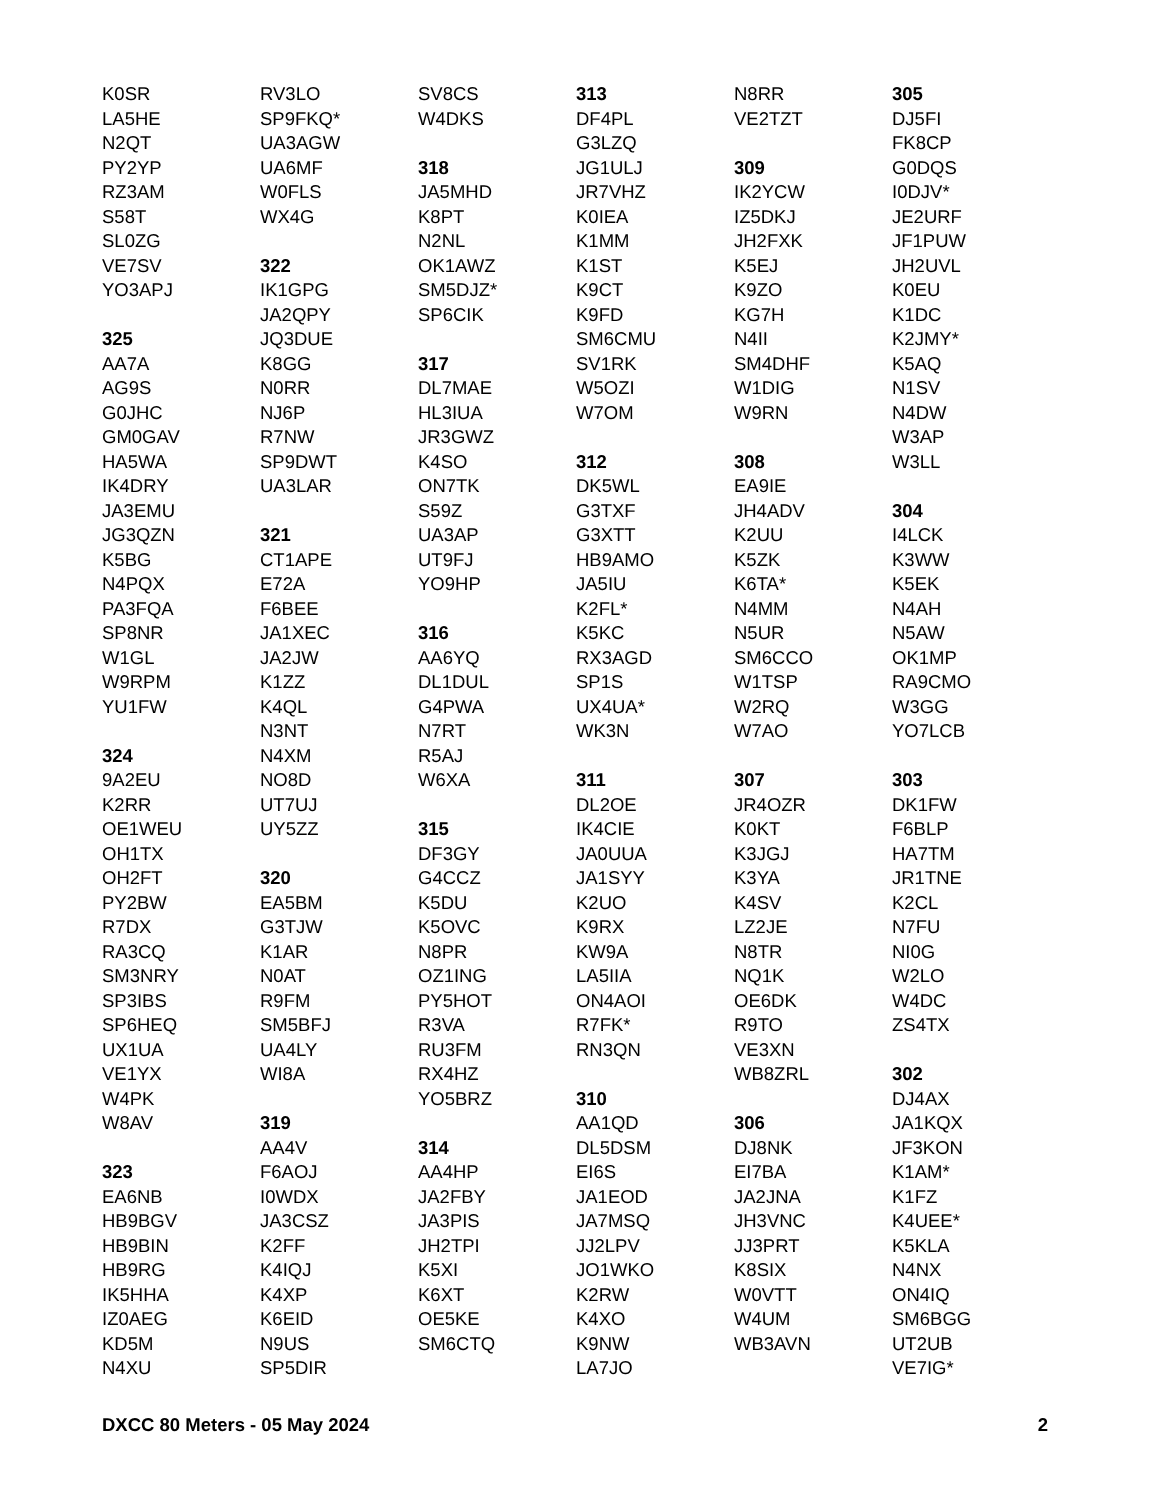K0SR
LA5HE
N2QT
PY2YP
RZ3AM
S58T
SL0ZG
VE7SV
YO3APJ
325
AA7A
AG9S
G0JHC
GM0GAV
HA5WA
IK4DRY
JA3EMU
JG3QZN
K5BG
N4PQX
PA3FQA
SP8NR
W1GL
W9RPM
YU1FW
324
9A2EU
K2RR
OE1WEU
OH1TX
OH2FT
PY2BW
R7DX
RA3CQ
SM3NRY
SP3IBS
SP6HEQ
UX1UA
VE1YX
W4PK
W8AV
323
EA6NB
HB9BGV
HB9BIN
HB9RG
IK5HHA
IZ0AEG
KD5M
N4XU
RV3LO
SP9FKQ*
UA3AGW
UA6MF
W0FLS
WX4G
322
IK1GPG
JA2QPY
JQ3DUE
K8GG
N0RR
NJ6P
R7NW
SP9DWT
UA3LAR
321
CT1APE
E72A
F6BEE
JA1XEC
JA2JW
K1ZZ
K4QL
N3NT
N4XM
NO8D
UT7UJ
UY5ZZ
320
EA5BM
G3TJW
K1AR
N0AT
R9FM
SM5BFJ
UA4LY
WI8A
319
AA4V
F6AOJ
I0WDX
JA3CSZ
K2FF
K4IQJ
K4XP
K6EID
N9US
SP5DIR
SV8CS
W4DKS
318
JA5MHD
K8PT
N2NL
OK1AWZ
SM5DJZ*
SP6CIK
317
DL7MAE
HL3IUA
JR3GWZ
K4SO
ON7TK
S59Z
UA3AP
UT9FJ
YO9HP
316
AA6YQ
DL1DUL
G4PWA
N7RT
R5AJ
W6XA
315
DF3GY
G4CCZ
K5DU
K5OVC
N8PR
OZ1ING
PY5HOT
R3VA
RU3FM
RX4HZ
YO5BRZ
314
AA4HP
JA2FBY
JA3PIS
JH2TPI
K5XI
K6XT
OE5KE
SM6CTQ
313
DF4PL
G3LZQ
JG1ULJ
JR7VHZ
K0IEA
K1MM
K1ST
K9CT
K9FD
SM6CMU
SV1RK
W5OZI
W7OM
312
DK5WL
G3TXF
G3XTT
HB9AMO
JA5IU
K2FL*
K5KC
RX3AGD
SP1S
UX4UA*
WK3N
311
DL2OE
IK4CIE
JA0UUA
JA1SYY
K2UO
K9RX
KW9A
LA5IIA
ON4AOI
R7FK*
RN3QN
310
AA1QD
DL5DSM
EI6S
JA1EOD
JA7MSQ
JJ2LPV
JO1WKO
K2RW
K4XO
K9NW
LA7JO
N8RR
VE2TZT
309
IK2YCW
IZ5DKJ
JH2FXK
K5EJ
K9ZO
KG7H
N4II
SM4DHF
W1DIG
W9RN
308
EA9IE
JH4ADV
K2UU
K5ZK
K6TA*
N4MM
N5UR
SM6CCO
W1TSP
W2RQ
W7AO
307
JR4OZR
K0KT
K3JGJ
K3YA
K4SV
LZ2JE
N8TR
NQ1K
OE6DK
R9TO
VE3XN
WB8ZRL
306
DJ8NK
EI7BA
JA2JNA
JH3VNC
JJ3PRT
K8SIX
W0VTT
W4UM
WB3AVN
305
DJ5FI
FK8CP
G0DQS
I0DJV*
JE2URF
JF1PUW
JH2UVL
K0EU
K1DC
K2JMY*
K5AQ
N1SV
N4DW
W3AP
W3LL
304
I4LCK
K3WW
K5EK
N4AH
N5AW
OK1MP
RA9CMO
W3GG
YO7LCB
303
DK1FW
F6BLP
HA7TM
JR1TNE
K2CL
N7FU
NI0G
W2LO
W4DC
ZS4TX
302
DJ4AX
JA1KQX
JF3KON
K1AM*
K1FZ
K4UEE*
K5KLA
N4NX
ON4IQ
SM6BGG
UT2UB
VE7IG*
DXCC 80 Meters - 05 May 2024 2